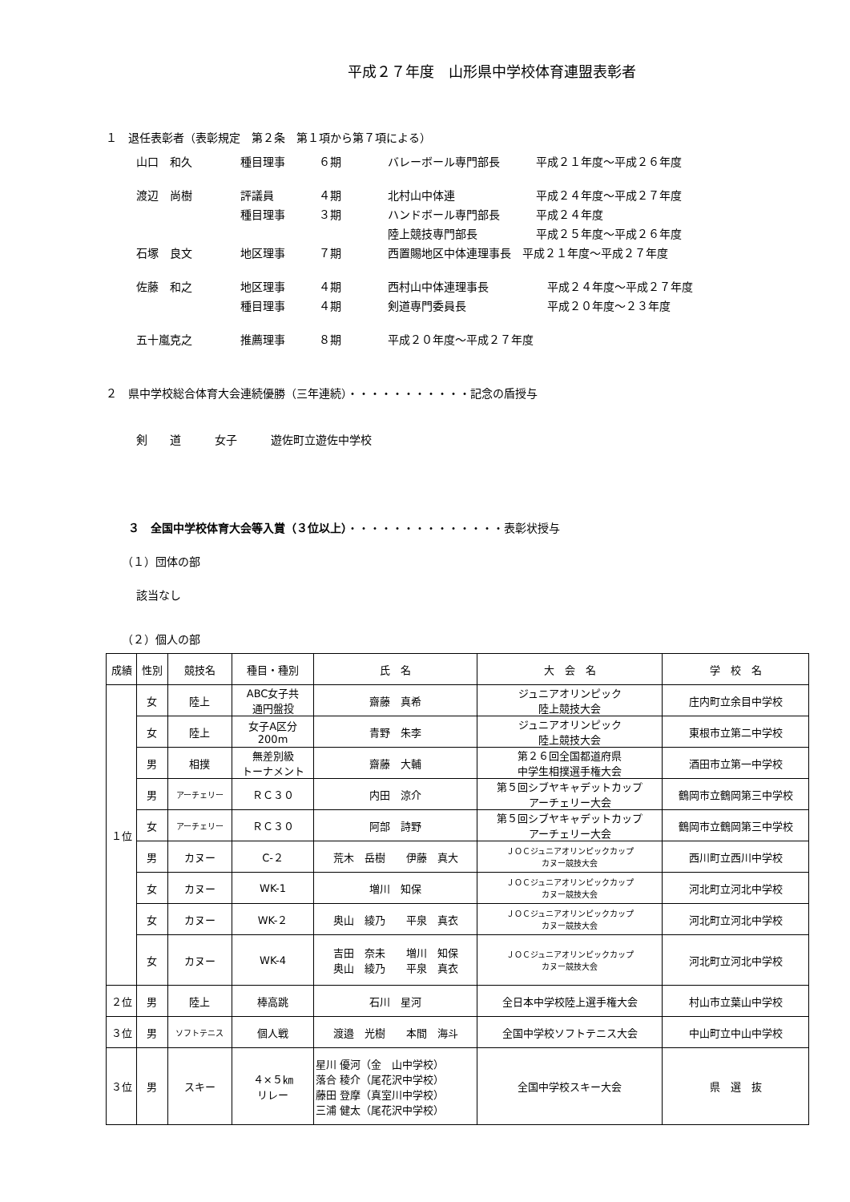平成２７年度　山形県中学校体育連盟表彰者
１　退任表彰者（表彰規定　第２条　第１項から第７項による）
| 山口 和久 | 種目理事 | ６期 | バレーボール専門部長 | 平成２１年度～平成２６年度 |
| 渡辺 尚樹 | 評議員 | ４期 | 北村山中体連 | 平成２４年度～平成２７年度 |
| | 種目理事 | ３期 | ハンドボール専門部長 | 平成２４年度 |
| | | | 陸上競技専門部長 | 平成２５年度～平成２６年度 |
| 石塚 良文 | 地区理事 | ７期 | 西置賜地区中体連理事長 平成２１年度～平成２７年度 | |
| 佐藤 和之 | 地区理事 | ４期 | 西村山中体連理事長 | 平成２４年度～平成２７年度 |
| | 種目理事 | ４期 | 剣道専門委員長 | 平成２０年度～２３年度 |
| 五十嵐克之 | 推薦理事 | ８期 | 平成２０年度～平成２７年度 | |
２　県中学校総合体育大会連続優勝（三年連続）・・・・・・・・・・・記念の盾授与
剣　　道　　　女子　　　遊佐町立遊佐中学校
３　全国中学校体育大会等入賞（３位以上）・・・・・・・・・・・・・・表彰状授与
（１）団体の部
該当なし
（２）個人の部
| 成績 | 性別 | 競技名 | 種目・種別 | 氏 名 | 大 会 名 | 学 校 名 |
| --- | --- | --- | --- | --- | --- | --- |
| １位 | 女 | 陸上 | ABC女子共 通円盤投 | 齋藤 真希 | ジュニアオリンピック 陸上競技大会 | 庄内町立余目中学校 |
| | 女 | 陸上 | 女子A区分 200m | 青野 朱李 | ジュニアオリンピック 陸上競技大会 | 東根市立第二中学校 |
| | 男 | 相撲 | 無差別級 トーナメント | 齋藤 大輔 | 第２６回全国都道府県 中学生相撲選手権大会 | 酒田市立第一中学校 |
| | 男 | アーチェリー | ＲＣ３０ | 内田 涼介 | 第５回シブヤキャデットカップ アーチェリー大会 | 鶴岡市立鶴岡第三中学校 |
| | 女 | アーチェリー | ＲＣ３０ | 阿部 詩野 | 第５回シブヤキャデットカップ アーチェリー大会 | 鶴岡市立鶴岡第三中学校 |
| | 男 | カヌー | C-２ | 荒木 岳樹 伊藤 真大 | ＪＯＣジュニアオリンピックカップ カヌー競技大会 | 西川町立西川中学校 |
| | 女 | カヌー | WK-1 | 増川 知保 | ＪＯＣジュニアオリンピックカップ カヌー競技大会 | 河北町立河北中学校 |
| | 女 | カヌー | WK-２ | 奥山 綾乃 平泉 真衣 | ＪＯＣジュニアオリンピックカップ カヌー競技大会 | 河北町立河北中学校 |
| | 女 | カヌー | WK-4 | 吉田 奈未 増川 知保 奥山 綾乃 平泉 真衣 | ＪＯＣジュニアオリンピックカップ カヌー競技大会 | 河北町立河北中学校 |
| ２位 | 男 | 陸上 | 棒高跳 | 石川 星河 | 全日本中学校陸上選手権大会 | 村山市立葉山中学校 |
| ３位 | 男 | ソフトテニス | 個人戦 | 渡邉 光樹 本間 海斗 | 全国中学校ソフトテニス大会 | 中山町立中山中学校 |
| ３位 | 男 | スキー | ４×５㎞ リレー | 星川 優河（金 山中学校） 落合 稜介（尾花沢中学校） 藤田 登摩（真室川中学校） 三浦 健太（尾花沢中学校） | 全国中学校スキー大会 | 県 選 抜 |